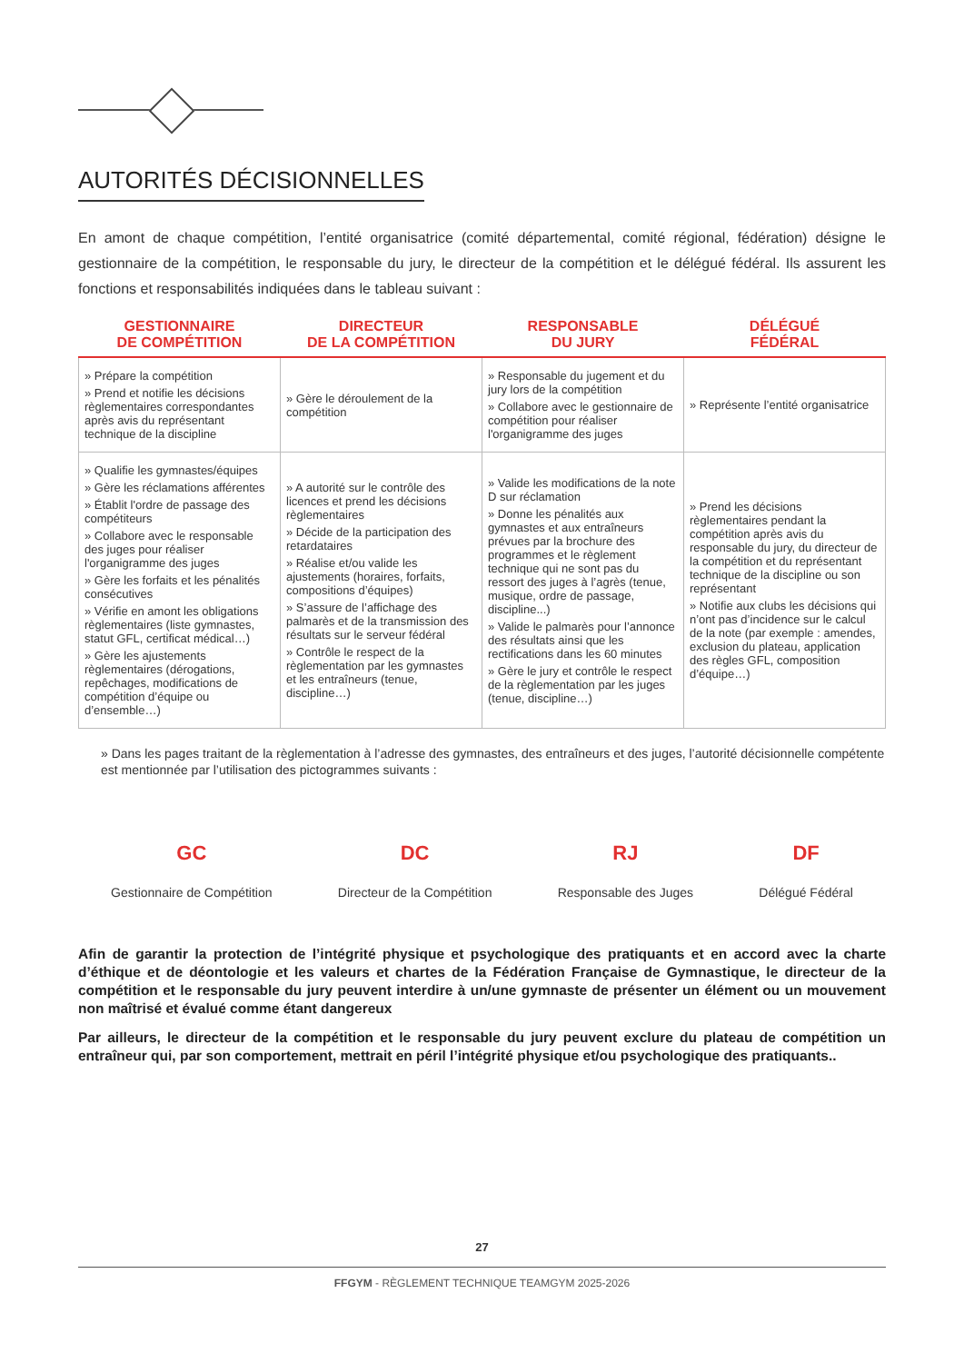AUTORITÉS DÉCISIONNELLES
En amont de chaque compétition, l’entité organisatrice (comité départemental, comité régional, fédération) désigne le gestionnaire de la compétition, le responsable du jury, le directeur de la compétition et le délégué fédéral. Ils assurent les fonctions et responsabilités indiquées dans le tableau suivant :
| GESTIONNAIRE DE COMPÉTITION | DIRECTEUR DE LA COMPÉTITION | RESPONSABLE DU JURY | DÉLÉGUÉ FÉDÉRAL |
| --- | --- | --- | --- |
| » Prépare la compétition » Prend et notifie les décisions règlementaires correspondantes après avis du représentant technique de la discipline | » Gère le déroulement de la compétition | » Responsable du jugement et du jury lors de la compétition » Collabore avec le gestionnaire de compétition pour réaliser l'organigramme des juges | » Représente l’entité organisatrice |
| » Qualifie les gymnastes/équipes » Gère les réclamations afférentes » Établit l'ordre de passage des compétiteurs » Collabore avec le responsable des juges pour réaliser l'organigramme des juges » Gère les forfaits et les pénalités consécutives » Vérifie en amont les obligations règlementaires (liste gymnastes, statut GFL, certificat médical…) » Gère les ajustements règlementaires (dérogations, repêchages, modifications de compétition d’équipe ou d’ensemble…) | » A autorité sur le contrôle des licences et prend les décisions règlementaires » Décide de la participation des retardataires » Réalise et/ou valide les ajustements (horaires, forfaits, compositions d’équipes) » S’assure de l’affichage des palmarès et de la transmission des résultats sur le serveur fédéral » Contrôle le respect de la règlementation par les gymnastes et les entraîneurs (tenue, discipline…) | » Valide les modifications de la note D sur réclamation » Donne les pénalités aux gymnastes et aux entraîneurs prévues par la brochure des programmes et le règlement technique qui ne sont pas du ressort des juges à l’agrès (tenue, musique, ordre de passage, discipline...) » Valide le palmarès pour l’annonce des résultats ainsi que les rectifications dans les 60 minutes » Gère le jury et contrôle le respect de la règlementation par les juges (tenue, discipline…) | » Prend les décisions règlementaires pendant la compétition après avis du responsable du jury, du directeur de la compétition et du représentant technique de la discipline ou son représentant » Notifie aux clubs les décisions qui n’ont pas d’incidence sur le calcul de la note (par exemple : amendes, exclusion du plateau, application des règles GFL, composition d’équipe…) |
» Dans les pages traitant de la règlementation à l’adresse des gymnastes, des entraîneurs et des juges, l’autorité décisionnelle compétente est mentionnée par l’utilisation des pictogrammes suivants :
GC
Gestionnaire de Compétition
DC
Directeur de la Compétition
RJ
Responsable des Juges
DF
Délégué Fédéral
Afin de garantir la protection de l’intégrité physique et psychologique des pratiquants et en accord avec la charte d’éthique et de déontologie et les valeurs et chartes de la Fédération Française de Gymnastique, le directeur de la compétition et le responsable du jury peuvent interdire à un/une gymnaste de présenter un élément ou un mouvement non maîtrisé et évalué comme étant dangereux
Par ailleurs, le directeur de la compétition et le responsable du jury peuvent exclure du plateau de compétition un entraîneur qui, par son comportement, mettrait en péril l’intégrité physique et/ou psychologique des pratiquants..
27
FFGYM - RÈGLEMENT TECHNIQUE TEAMGYM 2025-2026